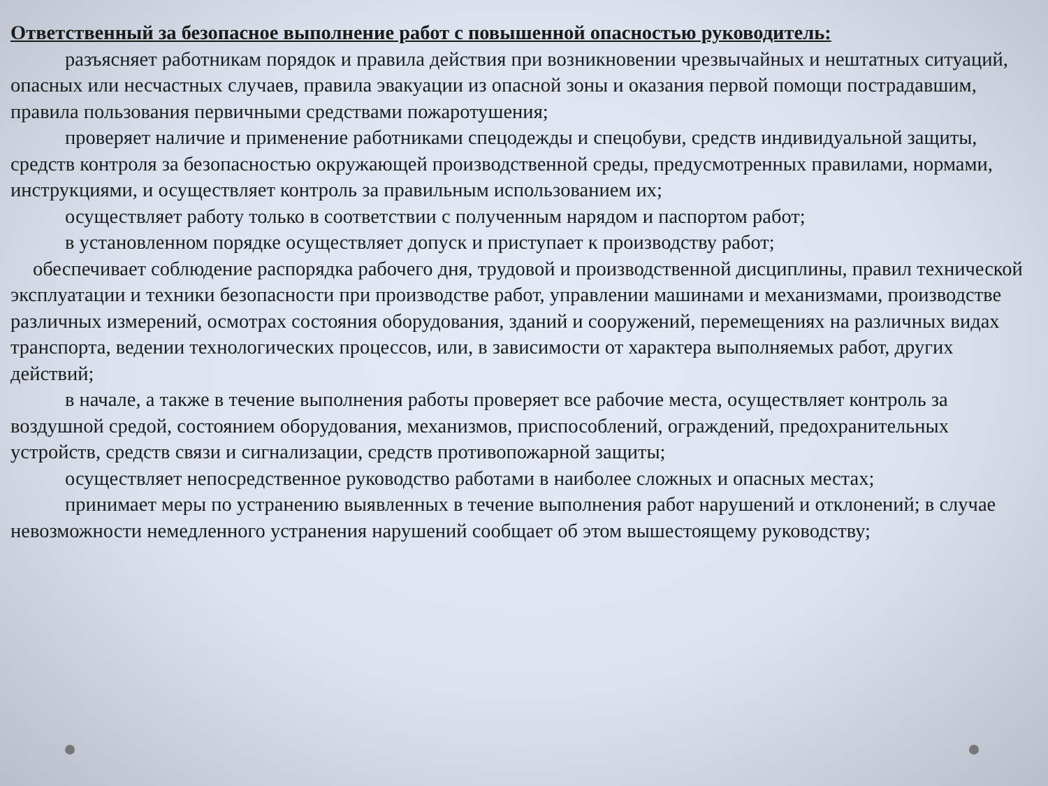Ответственный за безопасное выполнение работ с повышенной опасностью руководитель:
разъясняет работникам порядок и правила действия при возникновении чрезвычайных и нештатных ситуаций, опасных или несчастных случаев, правила эвакуации из опасной зоны и оказания первой помощи пострадавшим, правила пользования первичными средствами пожаротушения;
проверяет наличие и применение работниками спецодежды и спецобуви, средств индивидуальной защиты, средств контроля за безопасностью окружающей производственной среды, предусмотренных правилами, нормами, инструкциями, и осуществляет контроль за правильным использованием их;
осуществляет работу только в соответствии с полученным нарядом и паспортом работ;
в установленном порядке осуществляет допуск и приступает к производству работ;
обеспечивает соблюдение распорядка рабочего дня, трудовой и производственной дисциплины, правил технической эксплуатации и техники безопасности при производстве работ, управлении машинами и механизмами, производстве различных измерений, осмотрах состояния оборудования, зданий и сооружений, перемещениях на различных видах транспорта, ведении технологических процессов, или, в зависимости от характера выполняемых работ, других действий;
в начале, а также в течение выполнения работы проверяет все рабочие места, осуществляет контроль за воздушной средой, состоянием оборудования, механизмов, приспособлений, ограждений, предохранительных устройств, средств связи и сигнализации, средств противопожарной защиты;
осуществляет непосредственное руководство работами в наиболее сложных и опасных местах;
принимает меры по устранению выявленных в течение выполнения работ нарушений и отклонений; в случае невозможности немедленного устранения нарушений сообщает об этом вышестоящему руководству;